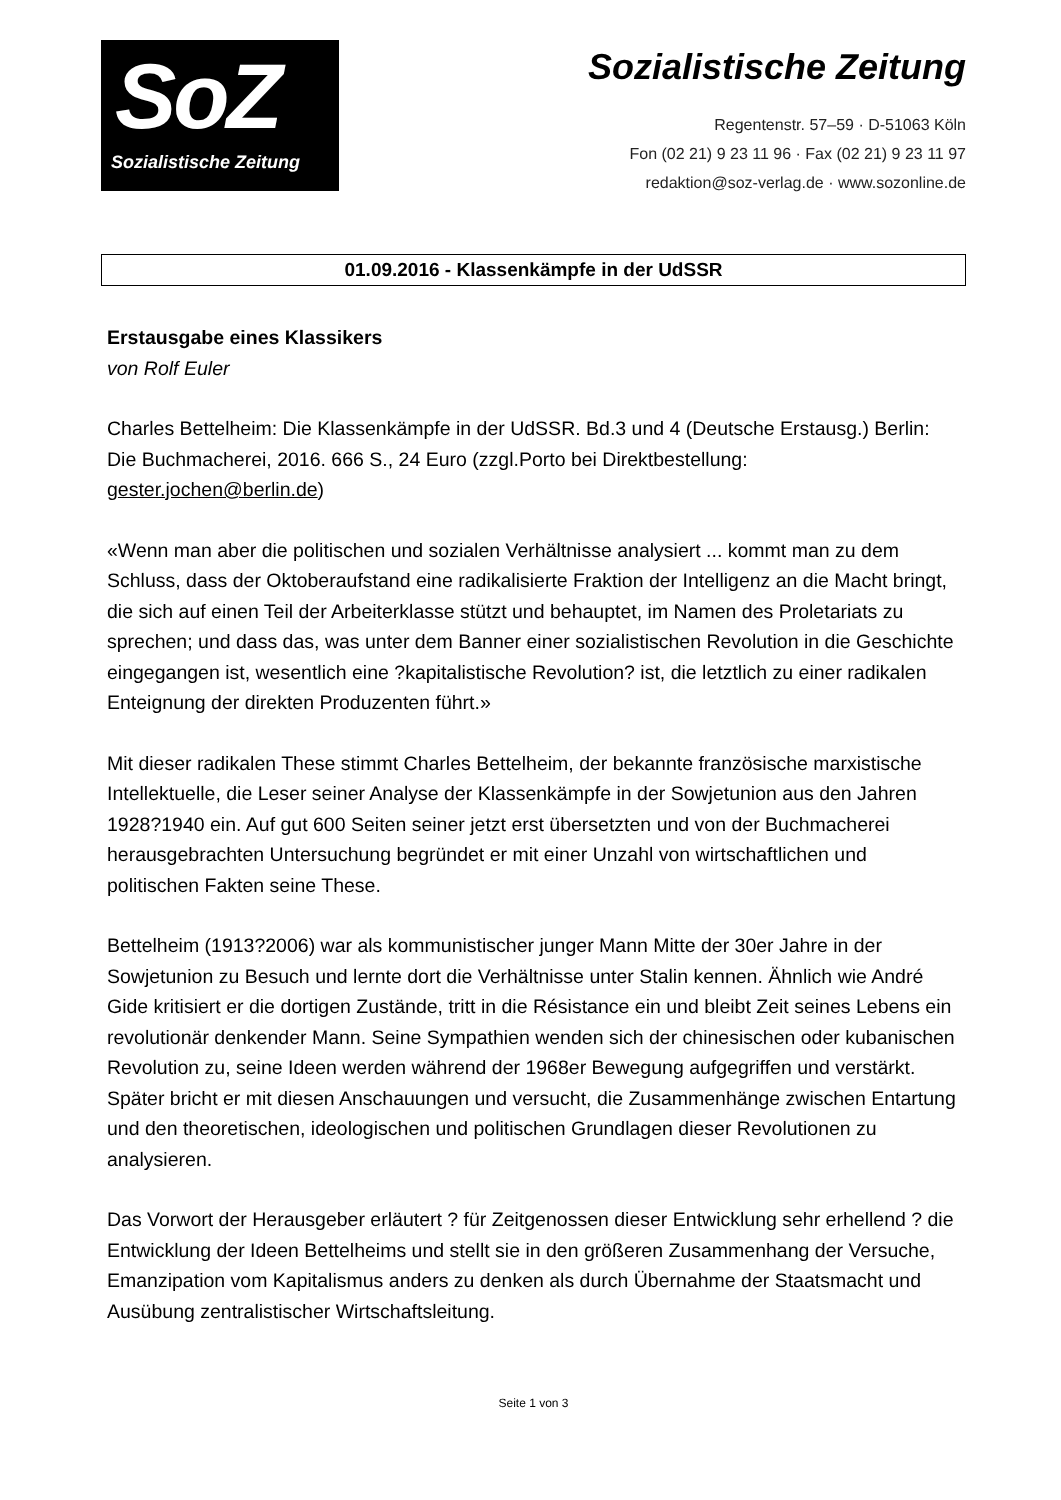SoZ
Sozialistische Zeitung
Sozialistische Zeitung
Regentenstr. 57–59 · D-51063 Köln
Fon (02 21) 9 23 11 96 · Fax (02 21) 9 23 11 97
redaktion@soz-verlag.de · www.sozonline.de
01.09.2016 - Klassenkämpfe in der UdSSR
Erstausgabe eines Klassikers
von Rolf Euler
Charles Bettelheim: Die Klassenkämpfe in der UdSSR. Bd.3 und 4 (Deutsche Erstausg.) Berlin: Die Buchmacherei, 2016. 666 S., 24 Euro (zzgl.Porto bei Direktbestellung: gester.jochen@berlin.de)
«Wenn man aber die politischen und sozialen Verhältnisse analysiert ... kommt man zu dem Schluss, dass der Oktoberaufstand eine radikalisierte Fraktion der Intelligenz an die Macht bringt, die sich auf einen Teil der Arbeiterklasse stützt und behauptet, im Namen des Proletariats zu sprechen; und dass das, was unter dem Banner einer sozialistischen Revolution in die Geschichte eingegangen ist, wesentlich eine ?kapitalistische Revolution? ist, die letztlich zu einer radikalen Enteignung der direkten Produzenten führt.»
Mit dieser radikalen These stimmt Charles Bettelheim, der bekannte französische marxistische Intellektuelle, die Leser seiner Analyse der Klassenkämpfe in der Sowjetunion aus den Jahren 1928?1940 ein. Auf gut 600 Seiten seiner jetzt erst übersetzten und von der Buchmacherei herausgebrachten Untersuchung begründet er mit einer Unzahl von wirtschaftlichen und politischen Fakten seine These.
Bettelheim (1913?2006) war als kommunistischer junger Mann Mitte der 30er Jahre in der Sowjetunion zu Besuch und lernte dort die Verhältnisse unter Stalin kennen. Ähnlich wie André Gide kritisiert er die dortigen Zustände, tritt in die Résistance ein und bleibt Zeit seines Lebens ein revolutionär denkender Mann. Seine Sympathien wenden sich der chinesischen oder kubanischen Revolution zu, seine Ideen werden während der 1968er Bewegung aufgegriffen und verstärkt. Später bricht er mit diesen Anschauungen und versucht, die Zusammenhänge zwischen Entartung und den theoretischen, ideologischen und politischen Grundlagen dieser Revolutionen zu analysieren.
Das Vorwort der Herausgeber erläutert ? für Zeitgenossen dieser Entwicklung sehr erhellend ? die Entwicklung der Ideen Bettelheims und stellt sie in den größeren Zusammenhang der Versuche, Emanzipation vom Kapitalismus anders zu denken als durch Übernahme der Staatsmacht und Ausübung zentralistischer Wirtschaftsleitung.
Seite 1 von 3